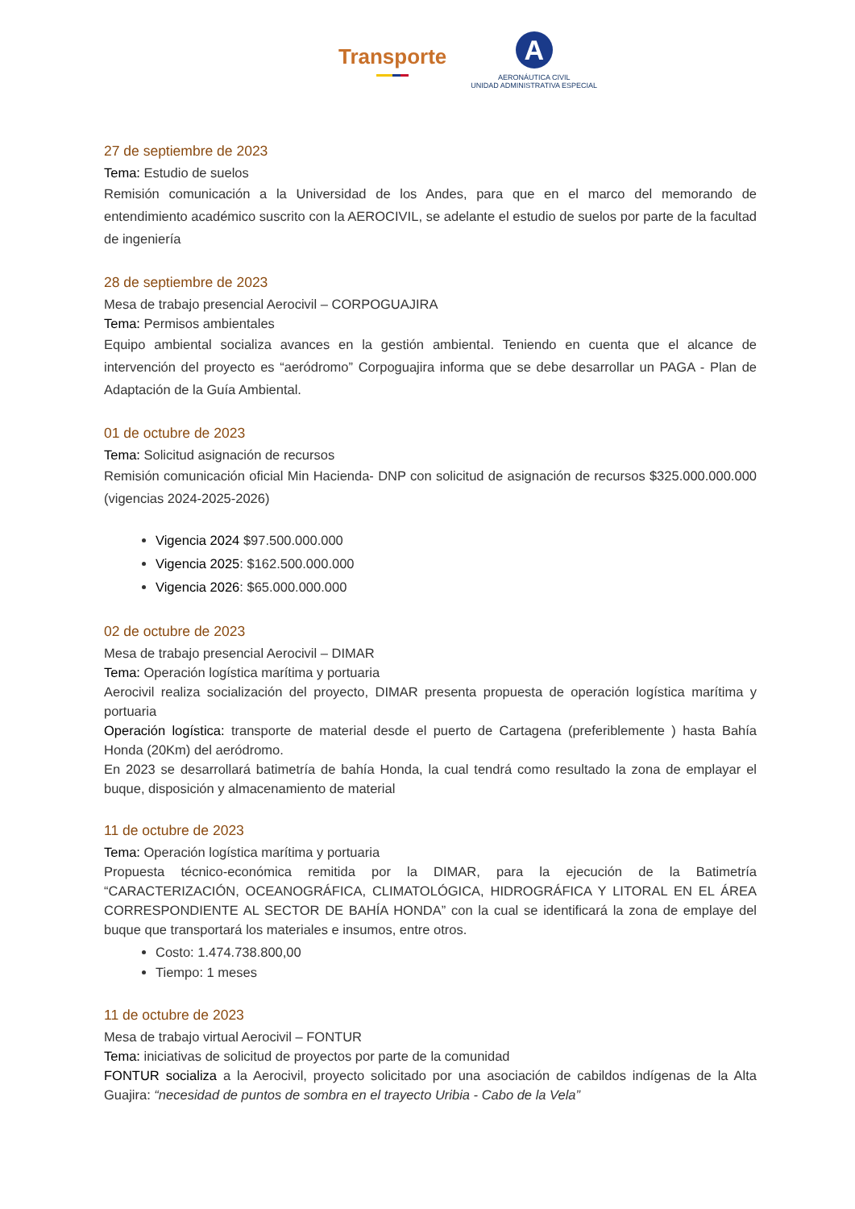Transporte
A
AERONÁUTICA CIVIL
UNIDAD ADMINISTRATIVA ESPECIAL
27 de septiembre de 2023
Tema: Estudio de suelos
Remisión comunicación a la Universidad de los Andes, para que en el marco del memorando de entendimiento académico suscrito con la AEROCIVIL, se adelante el estudio de suelos por parte de la facultad de ingeniería
28 de septiembre de 2023
Mesa de trabajo presencial Aerocivil – CORPOGUAJIRA
Tema: Permisos ambientales
Equipo ambiental socializa avances en la gestión ambiental. Teniendo en cuenta que el alcance de intervención del proyecto es “aeródromo” Corpoguajira informa que se debe desarrollar un PAGA - Plan de Adaptación de la Guía Ambiental.
01 de octubre de 2023
Tema: Solicitud asignación de recursos
Remisión comunicación oficial Min Hacienda- DNP con solicitud de asignación de recursos $325.000.000.000 (vigencias 2024-2025-2026)
Vigencia 2024 $97.500.000.000
Vigencia 2025: $162.500.000.000
Vigencia 2026: $65.000.000.000
02 de octubre de 2023
Mesa de trabajo presencial Aerocivil – DIMAR
Tema: Operación logística marítima y portuaria
Aerocivil realiza socialización del proyecto, DIMAR presenta propuesta de operación logística marítima y portuaria
Operación logística: transporte de material desde el puerto de Cartagena (preferiblemente ) hasta Bahía Honda (20Km) del aeródromo.
En 2023 se desarrollará batimetría de bahía Honda, la cual tendrá como resultado la zona de emplayar el buque, disposición y almacenamiento de material
11 de octubre de 2023
Tema: Operación logística marítima y portuaria
Propuesta técnico-económica remitida por la DIMAR, para la ejecución de la Batimetría “CARACTERIZACIÓN, OCEANOGRÁFICA, CLIMATOLÓGICA, HIDROGRÁFICA Y LITORAL EN EL ÁREA CORRESPONDIENTE AL SECTOR DE BAHÍA HONDA” con la cual se identificará la zona de emplaye del buque que transportará los materiales e insumos, entre otros.
Costo: 1.474.738.800,00
Tiempo: 1 meses
11 de octubre de 2023
Mesa de trabajo virtual Aerocivil – FONTUR
Tema: iniciativas de solicitud de proyectos por parte de la comunidad
FONTUR socializa a la Aerocivil, proyecto solicitado por una asociación de cabildos indígenas de la Alta Guajira: “necesidad de puntos de sombra en el trayecto Uribia - Cabo de la Vela”